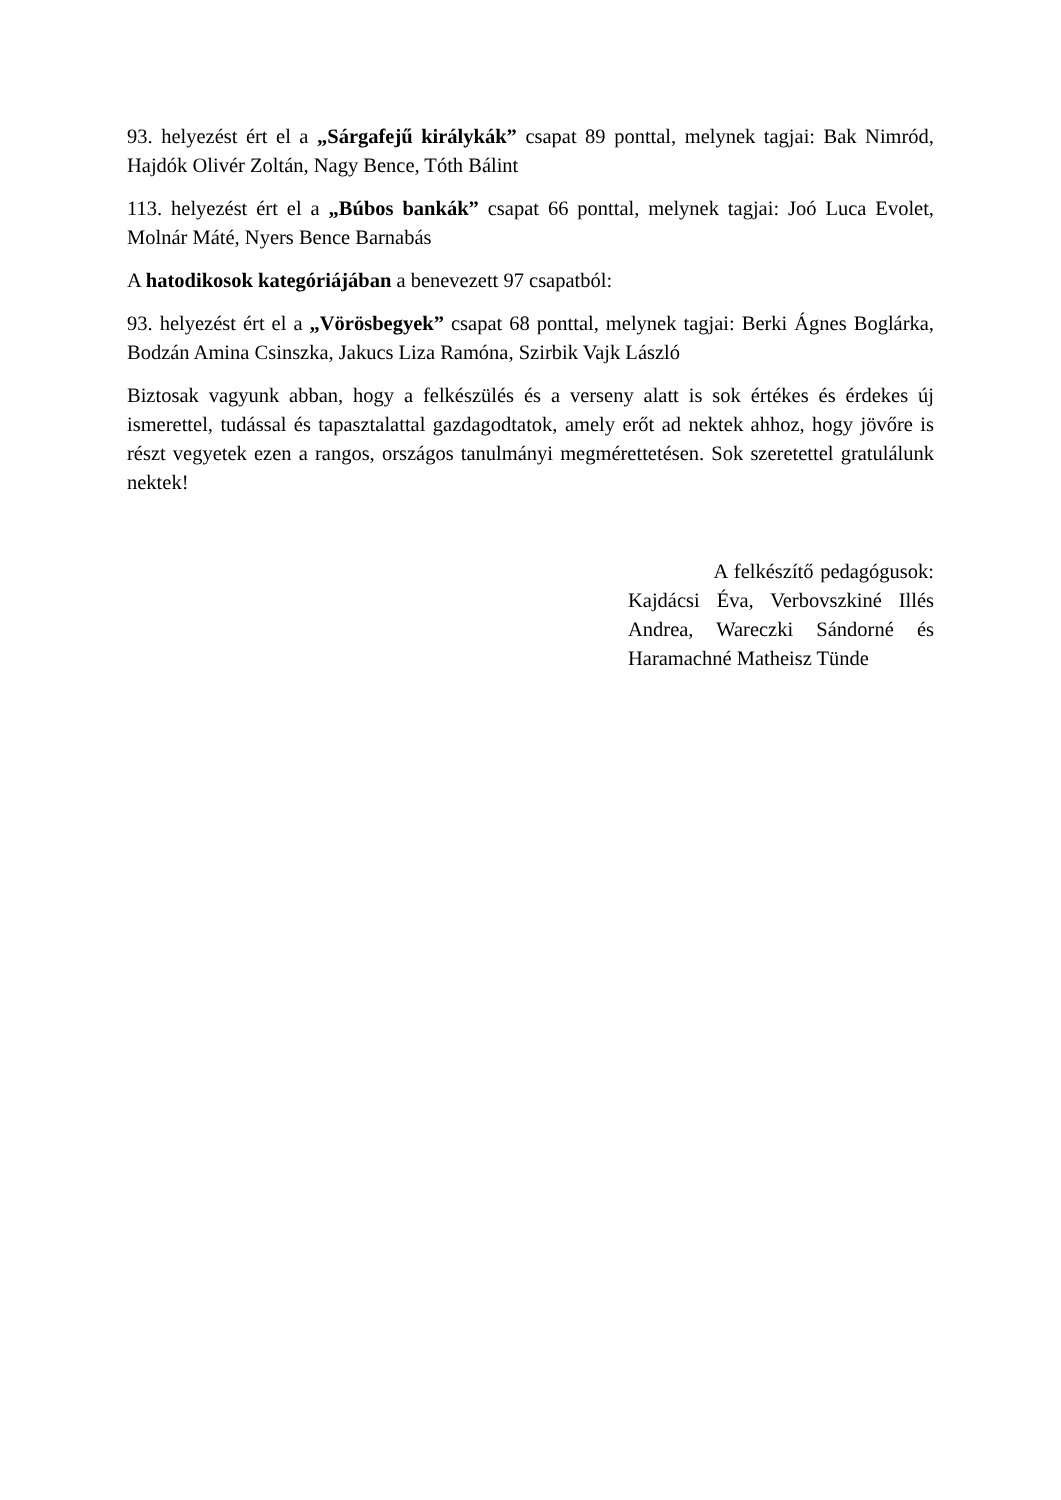93. helyezést ért el a „Sárgafejű királykák” csapat 89 ponttal, melynek tagjai: Bak Nimród, Hajdók Olivér Zoltán, Nagy Bence, Tóth Bálint
113. helyezést ért el a „Búbos bankák” csapat 66 ponttal, melynek tagjai: Joó Luca Evolet, Molnár Máté, Nyers Bence Barnabás
A hatodikosok kategóriájában a benevezett 97 csapatból:
93. helyezést ért el a „Vörösbegyek” csapat 68 ponttal, melynek tagjai: Berki Ágnes Boglárka, Bodzán Amina Csinszka, Jakucs Liza Ramóna, Szirbik Vajk László
Biztosak vagyunk abban, hogy a felkészülés és a verseny alatt is sok értékes és érdekes új ismerettel, tudással és tapasztalattal gazdagodtatok, amely erőt ad nektek ahhoz, hogy jövőre is részt vegyetek ezen a rangos, országos tanulmányi megmérettetésen. Sok szeretettel gratulálunk nektek!
A felkészítő pedagógusok: Kajdácsi Éva, Verbovszkiné Illés Andrea, Wareczki Sándorné és Haramachné Matheisz Tünde